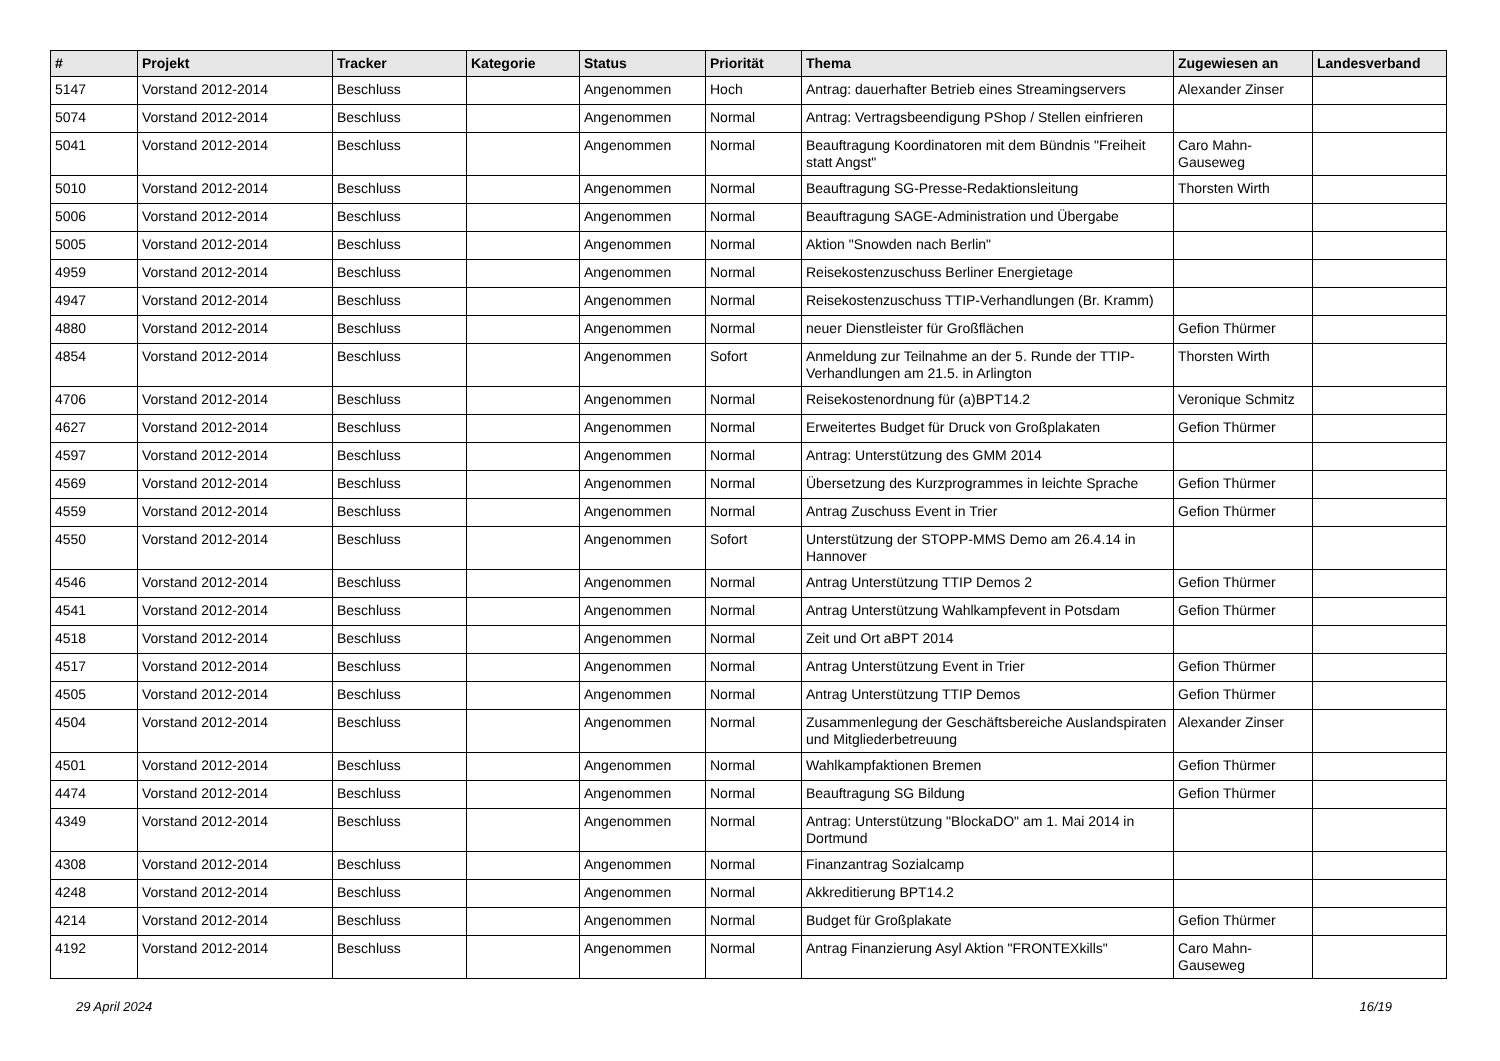| # | Projekt | Tracker | Kategorie | Status | Priorität | Thema | Zugewiesen an | Landesverband |
| --- | --- | --- | --- | --- | --- | --- | --- | --- |
| 5147 | Vorstand 2012-2014 | Beschluss | | Angenommen | Hoch | Antrag: dauerhafter Betrieb eines Streamingservers | Alexander Zinser | |
| 5074 | Vorstand 2012-2014 | Beschluss | | Angenommen | Normal | Antrag: Vertragsbeendigung PShop / Stellen einfrieren | | |
| 5041 | Vorstand 2012-2014 | Beschluss | | Angenommen | Normal | Beauftragung Koordinatoren mit dem Bündnis "Freiheit statt Angst" | Caro Mahn-Gauseweg | |
| 5010 | Vorstand 2012-2014 | Beschluss | | Angenommen | Normal | Beauftragung SG-Presse-Redaktionsleitung | Thorsten Wirth | |
| 5006 | Vorstand 2012-2014 | Beschluss | | Angenommen | Normal | Beauftragung SAGE-Administration und Übergabe | | |
| 5005 | Vorstand 2012-2014 | Beschluss | | Angenommen | Normal | Aktion "Snowden nach Berlin" | | |
| 4959 | Vorstand 2012-2014 | Beschluss | | Angenommen | Normal | Reisekostenzuschuss Berliner Energietage | | |
| 4947 | Vorstand 2012-2014 | Beschluss | | Angenommen | Normal | Reisekostenzuschuss TTIP-Verhandlungen (Br. Kramm) | | |
| 4880 | Vorstand 2012-2014 | Beschluss | | Angenommen | Normal | neuer Dienstleister für Großflächen | Gefion Thürmer | |
| 4854 | Vorstand 2012-2014 | Beschluss | | Angenommen | Sofort | Anmeldung zur Teilnahme an der 5. Runde der TTIP-Verhandlungen am 21.5. in Arlington | Thorsten Wirth | |
| 4706 | Vorstand 2012-2014 | Beschluss | | Angenommen | Normal | Reisekostenordnung für (a)BPT14.2 | Veronique Schmitz | |
| 4627 | Vorstand 2012-2014 | Beschluss | | Angenommen | Normal | Erweitertes Budget für Druck von Großplakaten | Gefion Thürmer | |
| 4597 | Vorstand 2012-2014 | Beschluss | | Angenommen | Normal | Antrag: Unterstützung des GMM 2014 | | |
| 4569 | Vorstand 2012-2014 | Beschluss | | Angenommen | Normal | Übersetzung des Kurzprogrammes in leichte Sprache | Gefion Thürmer | |
| 4559 | Vorstand 2012-2014 | Beschluss | | Angenommen | Normal | Antrag Zuschuss Event in Trier | Gefion Thürmer | |
| 4550 | Vorstand 2012-2014 | Beschluss | | Angenommen | Sofort | Unterstützung der STOPP-MMS Demo am 26.4.14 in Hannover | | |
| 4546 | Vorstand 2012-2014 | Beschluss | | Angenommen | Normal | Antrag Unterstützung TTIP Demos 2 | Gefion Thürmer | |
| 4541 | Vorstand 2012-2014 | Beschluss | | Angenommen | Normal | Antrag Unterstützung Wahlkampfevent in Potsdam | Gefion Thürmer | |
| 4518 | Vorstand 2012-2014 | Beschluss | | Angenommen | Normal | Zeit und Ort aBPT 2014 | | |
| 4517 | Vorstand 2012-2014 | Beschluss | | Angenommen | Normal | Antrag Unterstützung Event in Trier | Gefion Thürmer | |
| 4505 | Vorstand 2012-2014 | Beschluss | | Angenommen | Normal | Antrag Unterstützung TTIP Demos | Gefion Thürmer | |
| 4504 | Vorstand 2012-2014 | Beschluss | | Angenommen | Normal | Zusammenlegung der Geschäftsbereiche Auslandspiraten und Mitgliederbetreuung | Alexander Zinser | |
| 4501 | Vorstand 2012-2014 | Beschluss | | Angenommen | Normal | Wahlkampfaktionen Bremen | Gefion Thürmer | |
| 4474 | Vorstand 2012-2014 | Beschluss | | Angenommen | Normal | Beauftragung SG Bildung | Gefion Thürmer | |
| 4349 | Vorstand 2012-2014 | Beschluss | | Angenommen | Normal | Antrag: Unterstützung "BlockaDO" am 1. Mai 2014 in Dortmund | | |
| 4308 | Vorstand 2012-2014 | Beschluss | | Angenommen | Normal | Finanzantrag Sozialcamp | | |
| 4248 | Vorstand 2012-2014 | Beschluss | | Angenommen | Normal | Akkreditierung BPT14.2 | | |
| 4214 | Vorstand 2012-2014 | Beschluss | | Angenommen | Normal | Budget für Großplakate | Gefion Thürmer | |
| 4192 | Vorstand 2012-2014 | Beschluss | | Angenommen | Normal | Antrag Finanzierung Asyl Aktion "FRONTEXkills" | Caro Mahn-Gauseweg | |
29 April 2024 16/19